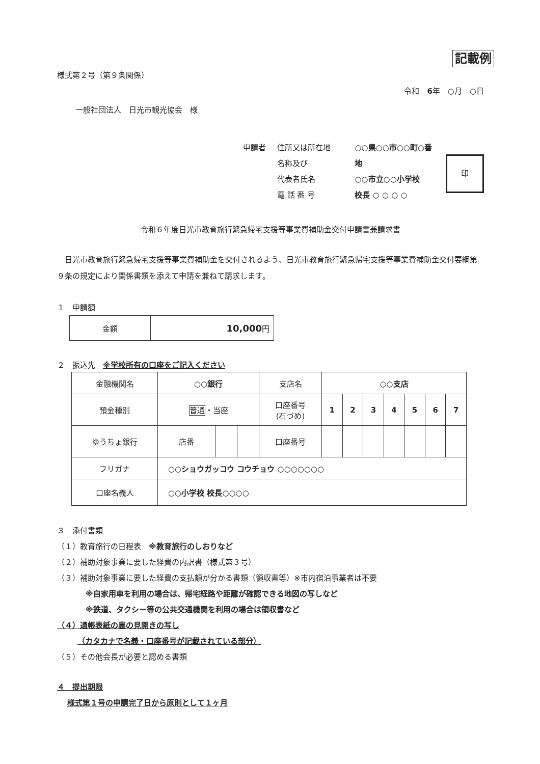記載例
様式第２号（第９条関係）
令和　6年　○月　○日
一般社団法人　日光市観光協会　様
申請者 住所又は所在地
名称及び
代表者氏名
電 話 番 号
○○県○○市○○町○番地
○○市立○○小学校
校長 ○ ○ ○ ○
印
令和６年度日光市教育旅行緊急帰宅支援等事業費補助金交付申請書兼請求書
　日光市教育旅行緊急帰宅支援等事業費補助金を交付されるよう、日光市教育旅行緊急帰宅支援等事業費補助金交付要綱第９条の規定により関係書類を添えて申請を兼ねて請求します。
１　申請額
| 金額 | 10,000 円 |
２　振込先　※学校所有の口座をご記入ください
| 金融機関名 | ○○銀行 | | | 支店名 | ○○支店 | | | | | | |
| 預金種別 | 普通 ・当座 | | | 口座番号 (右づめ) | 1 | 2 | 3 | 4 | 5 | 6 | 7 |
| ゆうちょ銀行 | 店番 | | | 口座番号 | | | | | | | |
| フリガナ | ○○ショウガッコウ コウチョウ ○○○○○○○ | | | | | | | | | | |
| 口座名義人 | ○○小学校 校長○○○○ | | | | | | | | | | |
３　添付書類
（１）教育旅行の日程表　※教育旅行のしおりなど
（２）補助対象事業に要した経費の内訳書（様式第３号）
（３）補助対象事業に要した経費の支払額が分かる書類（領収書等）※市内宿泊事業者は不要
※自家用車を利用の場合は、帰宅経路や距離が確認できる地図の写しなど
※鉄道、タクシー等の公共交通機関を利用の場合は領収書など
（４）通帳表紙の裏の見開きの写し
（カタカナで名義・口座番号が記載されている部分）
（５）その他会長が必要と認める書類
４　提出期限
様式第１号の申請完了日から原則として１ヶ月